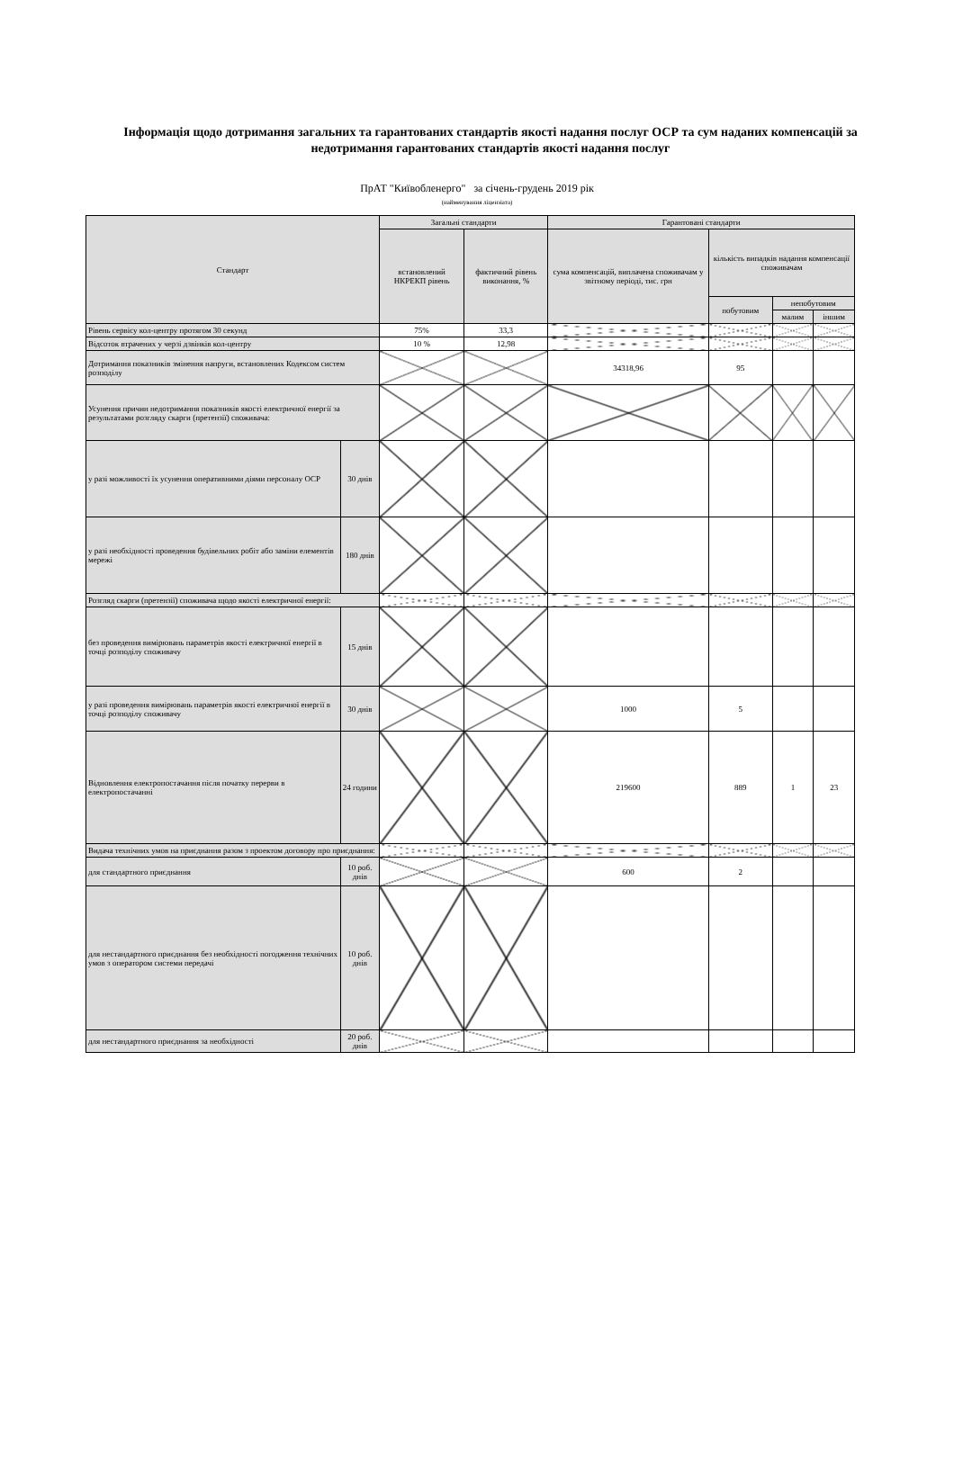Інформація щодо дотримання загальних та гарантованих стандартів якості надання послуг ОСР та сум наданих компенсацій за недотримання гарантованих стандартів якості надання послуг
ПрАТ "Київобленерго" за січень-грудень 2019 рік
(найменування ліцензіата)
| Стандарт | | Загальні стандарти | | Гарантовані стандарти | | | |
| --- | --- | --- | --- | --- | --- | --- | --- |
| | | встановлений НКРЕКП рівень | фактичний рівень виконання, % | сума компенсацій, виплачена споживачам у звітному періоді, тис. грн | кількість випадків надання компенсації споживачам | | |
| | | | | | побутовим | непобутовим | |
| | | | | | | малим | іншим |
| Рівень сервісу кол-центру протягом 30 секунд | | 75% | 33,3 | | | | |
| Відсоток втрачених у черзі дзвінків кол-центру | | 10 % | 12,98 | | | | |
| Дотримання показників змінення напруги, встановлених Кодексом систем розподілу | | | | 34318,96 | 95 | | |
| Усунення причин недотримання показників якості електричної енергії за результатами розгляду скарги (претензії) споживача: | | | | | | | |
| у разі можливості їх усунення оперативними діями персоналу ОСР | 30 днів | | | | | | |
| у разі необхідності проведення будівельних робіт або заміни елементів мережі | 180 днів | | | | | | |
| Розгляд скарги (претензії) споживача щодо якості електричної енергії: | | | | | | | |
| без проведення вимірювань параметрів якості електричної енергії в точці розподілу споживачу | 15 днів | | | | | | |
| у разі проведення вимірювань параметрів якості електричної енергії в точці розподілу споживачу | 30 днів | | | 1000 | 5 | | |
| Відновлення електропостачання після початку перерви в електропостачанні | 24 години | | | 219600 | 889 | 1 | 23 |
| Видача технічних умов на приєднання разом з проектом договору про приєднання: | | | | | | | |
| для стандартного приєднання | 10 роб. днів | | | 600 | 2 | | |
| для нестандартного приєднання без необхідності погодження технічних умов з оператором системи передачі | 10 роб. днів | | | | | | |
| для нестандартного приєднання за необхідності | 20 роб. днів | | | | | | |